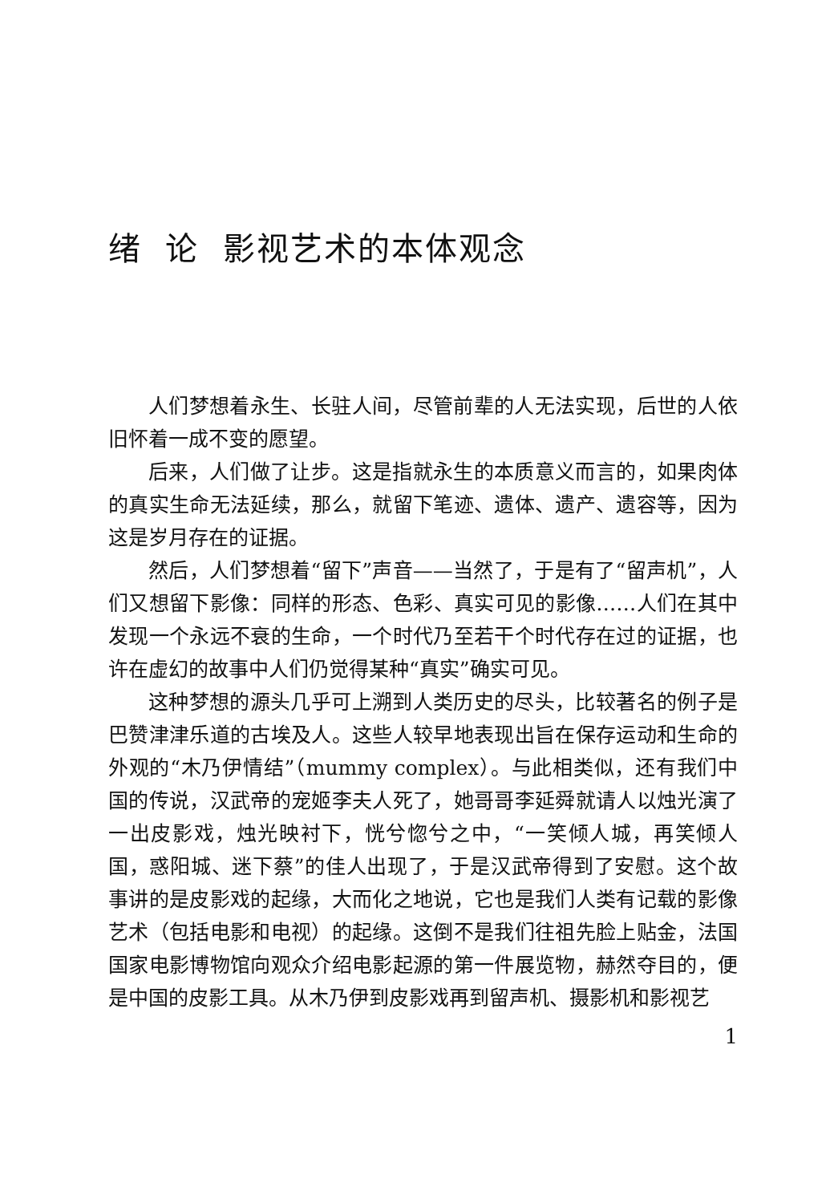绪 论 影视艺术的本体观念
人们梦想着永生、长驻人间，尽管前辈的人无法实现，后世的人依旧怀着一成不变的愿望。
后来，人们做了让步。这是指就永生的本质意义而言的，如果肉体的真实生命无法延续，那么，就留下笔迹、遗体、遗产、遗容等，因为这是岁月存在的证据。
然后，人们梦想着“留下”声音——当然了，于是有了“留声机”，人们又想留下影像：同样的形态、色彩、真实可见的影像……人们在其中发现一个永远不衰的生命，一个时代乃至若干个时代存在过的证据，也许在虚幻的故事中人们仍觉得某种“真实”确实可见。
这种梦想的源头几乎可上溯到人类历史的尽头，比较著名的例子是巴赞津津乐道的古埃及人。这些人较早地表现出旨在保存运动和生命的外观的“木乃伊情结”（mummy complex）。与此相类似，还有我们中国的传说，汉武帝的宠姬李夫人死了，她哥哥李延舜就请人以烛光演了一出皮影戏，烛光映衬下，恍兮惚兮之中，“一笑倾人城，再笑倾人国，惑阳城、迷下蔡”的佳人出现了，于是汉武帝得到了安慰。这个故事讲的是皮影戏的起缘，大而化之地说，它也是我们人类有记载的影像艺术（包括电影和电视）的起缘。这倒不是我们往祖先脸上贴金，法国国家电影博物馆向观众介绍电影起源的第一件展览物，赫然夺目的，便是中国的皮影工具。从木乃伊到皮影戏再到留声机、摄影机和影视艺
1